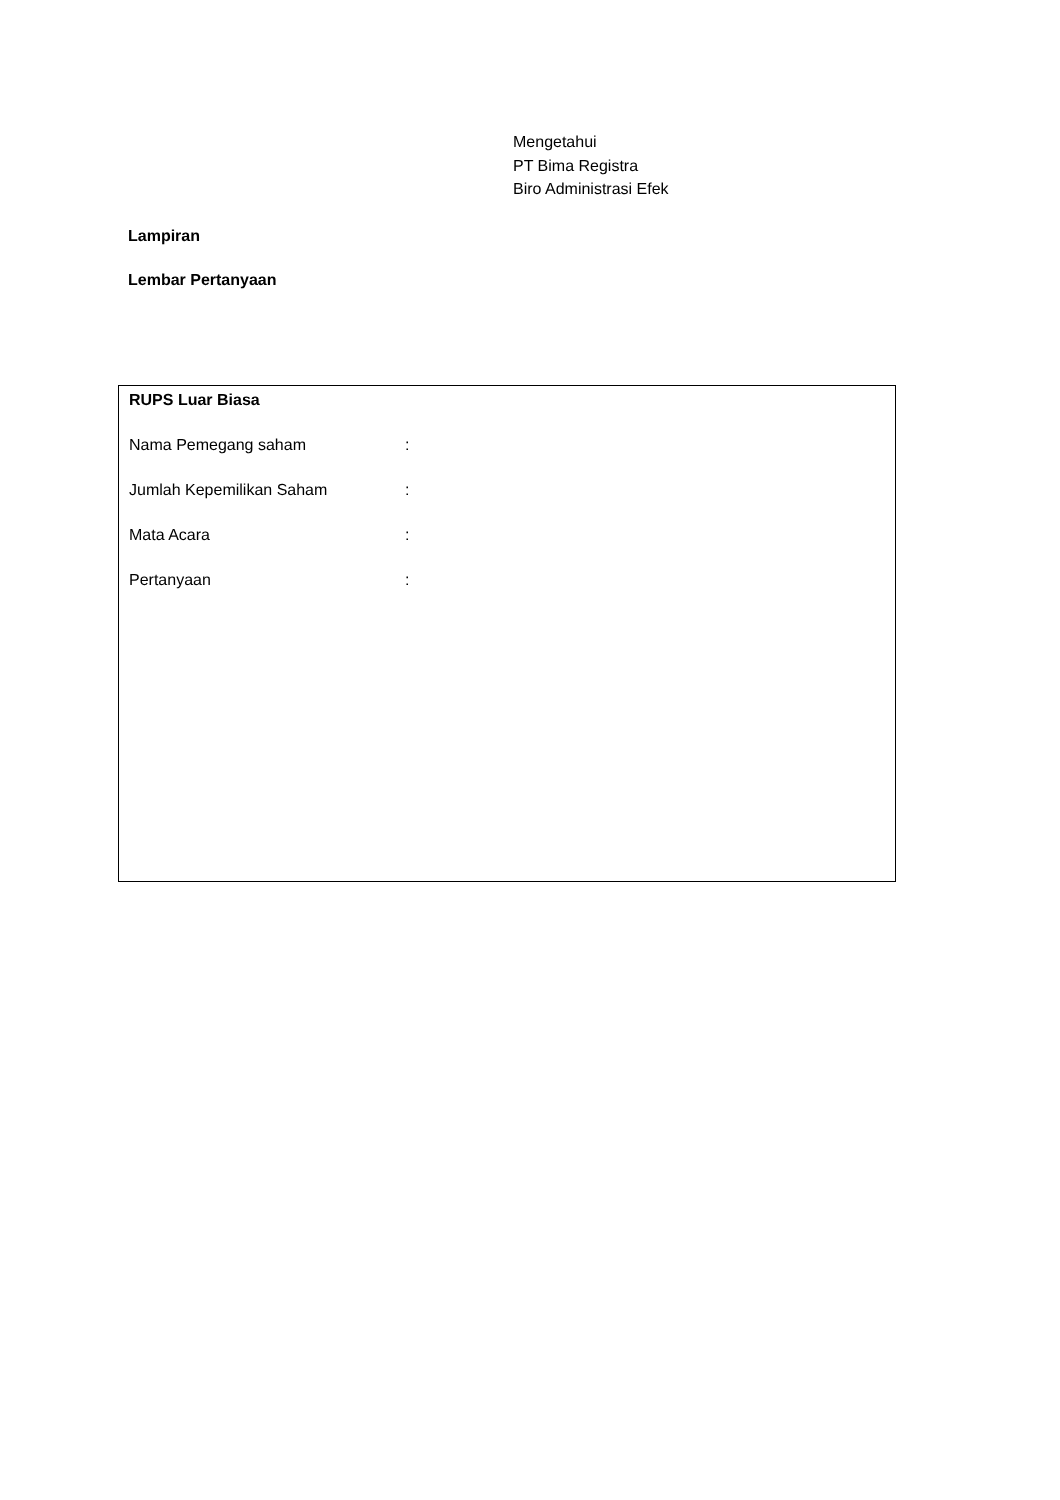Mengetahui
PT Bima Registra
Biro Administrasi Efek
Lampiran
Lembar Pertanyaan
RUPS Luar Biasa
Nama Pemegang saham:
Jumlah Kepemilikan Saham:
Mata Acara:
Pertanyaan: